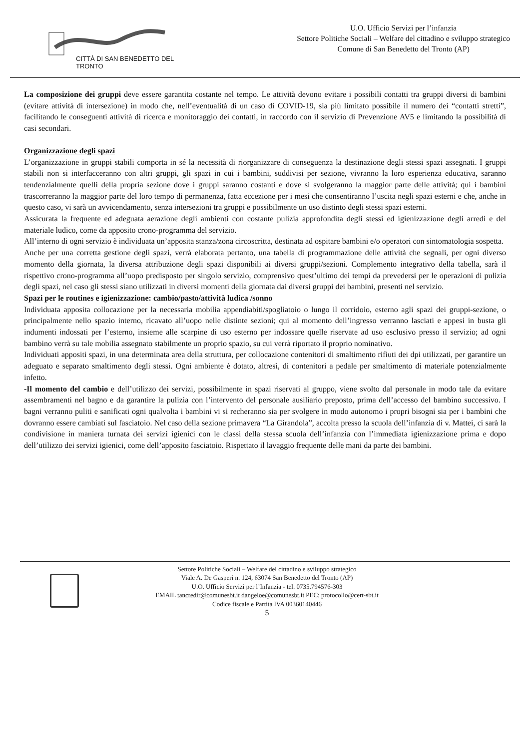CITTÀ DI SAN BENEDETTO DEL TRONTO
U.O. Ufficio Servizi per l’infanzia
Settore Politiche Sociali – Welfare del cittadino e sviluppo strategico
Comune di San Benedetto del Tronto (AP)
La composizione dei gruppi deve essere garantita costante nel tempo. Le attività devono evitare i possibili contatti tra gruppi diversi di bambini (evitare attività di intersezione) in modo che, nell’eventualità di un caso di COVID-19, sia più limitato possibile il numero dei “contatti stretti”, facilitando le conseguenti attività di ricerca e monitoraggio dei contatti, in raccordo con il servizio di Prevenzione AV5 e limitando la possibilità di casi secondari.
Organizzazione degli spazi
L’organizzazione in gruppi stabili comporta in sé la necessità di riorganizzare di conseguenza la destinazione degli stessi spazi assegnati. I gruppi stabili non si interfacceranno con altri gruppi, gli spazi in cui i bambini, suddivisi per sezione, vivranno la loro esperienza educativa, saranno tendenzialmente quelli della propria sezione dove i gruppi saranno costanti e dove si svolgeranno la maggior parte delle attività; qui i bambini trascorreranno la maggior parte del loro tempo di permanenza, fatta eccezione per i mesi che consentiranno l’uscita negli spazi esterni e che, anche in questo caso, vi sarà un avvicendamento, senza intersezioni tra gruppi e possibilmente un uso distinto degli stessi spazi esterni.
Assicurata la frequente ed adeguata aerazione degli ambienti con costante pulizia approfondita degli stessi ed igienizzazione degli arredi e del materiale ludico, come da apposito crono-programma del servizio.
All’interno di ogni servizio è individuata un’apposita stanza/zona circoscritta, destinata ad ospitare bambini e/o operatori con sintomatologia sospetta.
Anche per una corretta gestione degli spazi, verrà elaborata pertanto, una tabella di programmazione delle attività che segnali, per ogni diverso momento della giornata, la diversa attribuzione degli spazi disponibili ai diversi gruppi/sezioni. Complemento integrativo della tabella, sarà il rispettivo crono-programma all’uopo predisposto per singolo servizio, comprensivo quest’ultimo dei tempi da prevedersi per le operazioni di pulizia degli spazi, nel caso gli stessi siano utilizzati in diversi momenti della giornata dai diversi gruppi dei bambini, presenti nel servizio.
Spazi per le routines e igienizzazione: cambio/pasto/attività ludica /sonno
Individuata apposita collocazione per la necessaria mobilia appendiabiti/spogliatoio o lungo il corridoio, esterno agli spazi dei gruppi-sezione, o principalmente nello spazio interno, ricavato all’uopo nelle distinte sezioni; qui al momento dell’ingresso verranno lasciati e appesi in busta gli indumenti indossati per l’esterno, insieme alle scarpine di uso esterno per indossare quelle riservate ad uso esclusivo presso il servizio; ad ogni bambino verrà su tale mobilia assegnato stabilmente un proprio spazio, su cui verrà riportato il proprio nominativo.
Individuati appositi spazi, in una determinata area della struttura, per collocazione contenitori di smaltimento rifiuti dei dpi utilizzati, per garantire un adeguato e separato smaltimento degli stessi. Ogni ambiente è dotato, altresì, di contenitori a pedale per smaltimento di materiale potenzialmente infetto.
-Il momento del cambio e dell’utilizzo dei servizi, possibilmente in spazi riservati al gruppo, viene svolto dal personale in modo tale da evitare assembramenti nel bagno e da garantire la pulizia con l’intervento del personale ausiliario preposto, prima dell’accesso del bambino successivo. I bagni verranno puliti e sanificati ogni qualvolta i bambini vi si recheranno sia per svolgere in modo autonomo i propri bisogni sia per i bambini che dovranno essere cambiati sul fasciatoio. Nel caso della sezione primavera “La Girandola”, accolta presso la scuola dell’infanzia di v. Mattei, ci sarà la condivisione in maniera turnata dei servizi igienici con le classi della stessa scuola dell’infanzia con l’immediata igienizzazione prima e dopo dell’utilizzo dei servizi igienici, come dell’apposito fasciatoio. Rispettato il lavaggio frequente delle mani da parte dei bambini.
Settore Politiche Sociali – Welfare del cittadino e sviluppo strategico
Viale A. De Gasperi n. 124, 63074 San Benedetto del Tronto (AP)
U.O. Ufficio Servizi per l’Infanzia - tel. 0735.794576-303
EMAIL tancredir@comunesbt.it dangeloe@comunesbt.it PEC: protocollo@cert-sbt.it
Codice fiscale e Partita IVA 00360140446
5